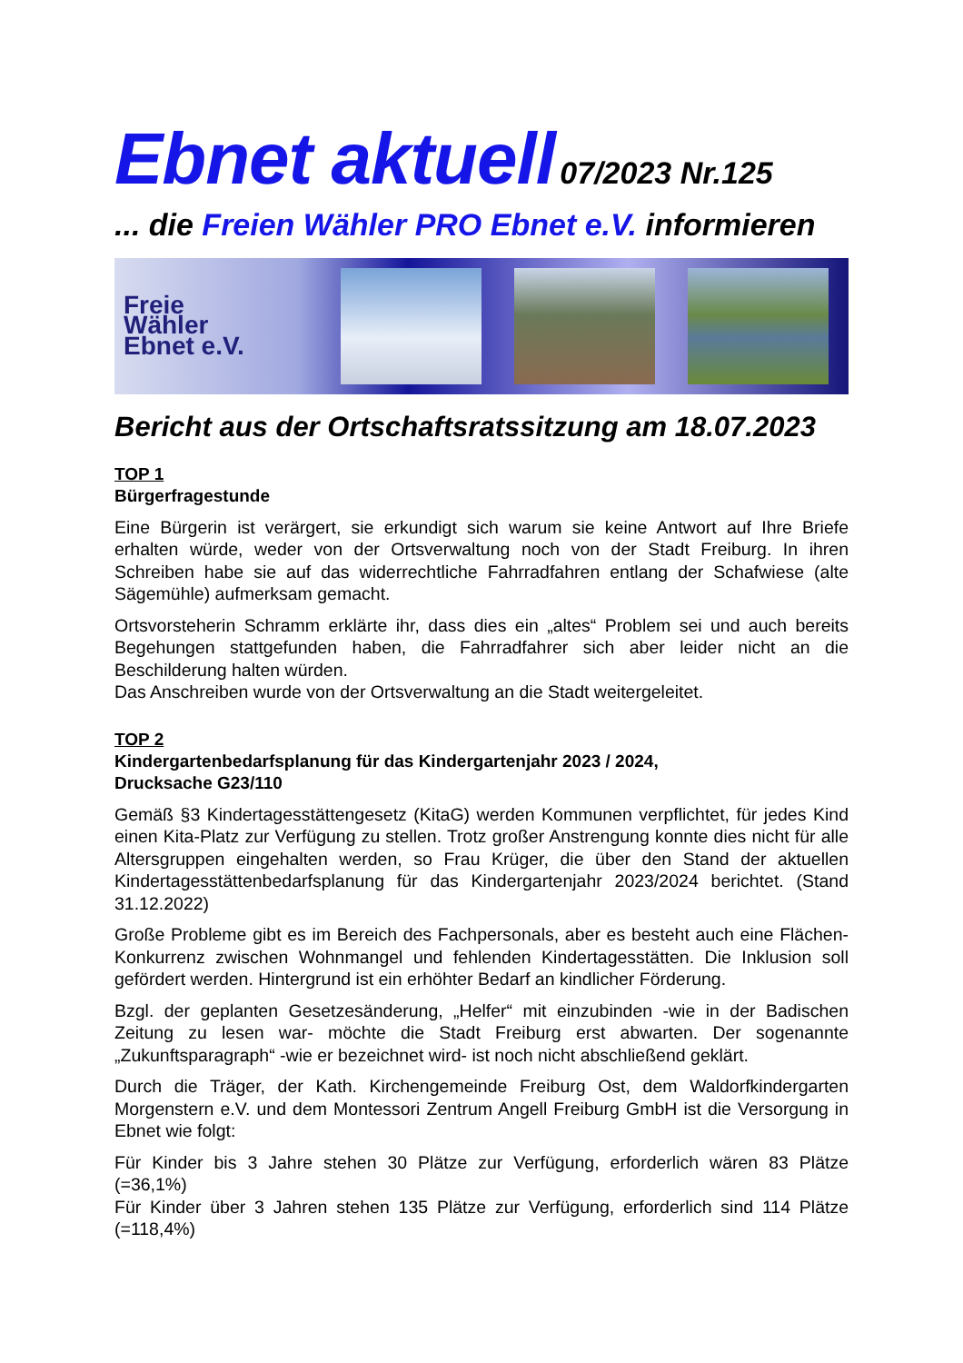Ebnet aktuell 07/2023 Nr.125
... die Freien Wähler PRO Ebnet e.V. informieren
Freie
Wähler
Ebnet e.V.
Bericht aus der Ortschaftsratssitzung am 18.07.2023
TOP 1
Bürgerfragestunde
Eine Bürgerin ist verärgert, sie erkundigt sich warum sie keine Antwort auf Ihre Briefe erhalten würde, weder von der Ortsverwaltung noch von der Stadt Freiburg. In ihren Schreiben habe sie auf das widerrechtliche Fahrradfahren entlang der Schafwiese (alte Sägemühle) aufmerksam gemacht.
Ortsvorsteherin Schramm erklärte ihr, dass dies ein „altes“ Problem sei und auch bereits Begehungen stattgefunden haben, die Fahrradfahrer sich aber leider nicht an die Beschilderung halten würden.
Das Anschreiben wurde von der Ortsverwaltung an die Stadt weitergeleitet.
TOP 2
Kindergartenbedarfsplanung für das Kindergartenjahr 2023 / 2024,
Drucksache G23/110
Gemäß §3 Kindertagesstättengesetz (KitaG) werden Kommunen verpflichtet, für jedes Kind einen Kita-Platz zur Verfügung zu stellen. Trotz großer Anstrengung konnte dies nicht für alle Altersgruppen eingehalten werden, so Frau Krüger, die über den Stand der aktuellen Kindertagesstättenbedarfsplanung für das Kindergartenjahr 2023/2024 berichtet. (Stand 31.12.2022)
Große Probleme gibt es im Bereich des Fachpersonals, aber es besteht auch eine Flächen-Konkurrenz zwischen Wohnmangel und fehlenden Kindertagesstätten. Die Inklusion soll gefördert werden. Hintergrund ist ein erhöhter Bedarf an kindlicher Förderung.
Bzgl. der geplanten Gesetzesänderung, „Helfer“ mit einzubinden -wie in der Badischen Zeitung zu lesen war- möchte die Stadt Freiburg erst abwarten. Der sogenannte „Zukunftsparagraph“ -wie er bezeichnet wird- ist noch nicht abschließend geklärt.
Durch die Träger, der Kath. Kirchengemeinde Freiburg Ost, dem Waldorfkindergarten Morgenstern e.V. und dem Montessori Zentrum Angell Freiburg GmbH ist die Versorgung in Ebnet wie folgt:
Für Kinder bis 3 Jahre stehen 30 Plätze zur Verfügung, erforderlich wären 83 Plätze (=36,1%)
Für Kinder über 3 Jahren stehen 135 Plätze zur Verfügung, erforderlich sind 114 Plätze (=118,4%)